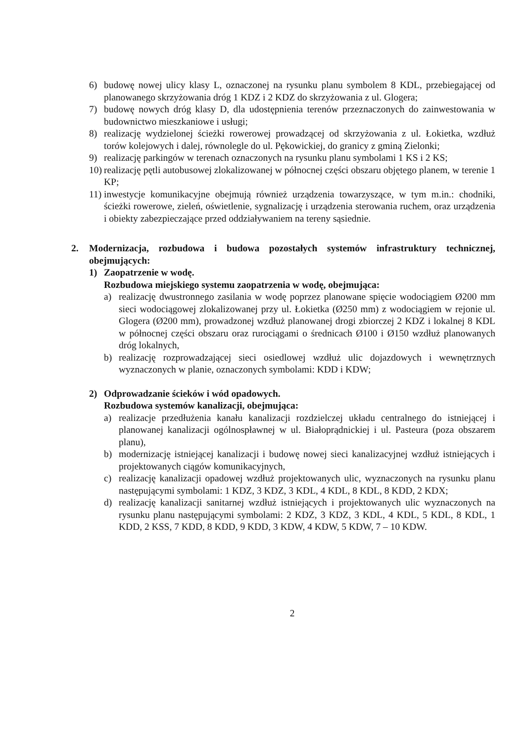6) budowę nowej ulicy klasy L, oznaczonej na rysunku planu symbolem 8 KDL, przebiegającej od planowanego skrzyżowania dróg 1 KDZ i 2 KDZ do skrzyżowania z ul. Glogera;
7) budowę nowych dróg klasy D, dla udostępnienia terenów przeznaczonych do zainwestowania w budownictwo mieszkaniowe i usługi;
8) realizację wydzielonej ścieżki rowerowej prowadzącej od skrzyżowania z ul. Łokietka, wzdłuż torów kolejowych i dalej, równolegle do ul. Pękowickiej, do granicy z gminą Zielonki;
9) realizację parkingów w terenach oznaczonych na rysunku planu symbolami 1 KS i 2 KS;
10) realizację pętli autobusowej zlokalizowanej w północnej części obszaru objętego planem, w terenie 1 KP;
11) inwestycje komunikacyjne obejmują również urządzenia towarzyszące, w tym m.in.: chodniki, ścieżki rowerowe, zieleń, oświetlenie, sygnalizację i urządzenia sterowania ruchem, oraz urządzenia i obiekty zabezpieczające przed oddziaływaniem na tereny sąsiednie.
2. Modernizacja, rozbudowa i budowa pozostałych systemów infrastruktury technicznej, obejmujących:
1) Zaopatrzenie w wodę.
Rozbudowa miejskiego systemu zaopatrzenia w wodę, obejmująca:
a) realizację dwustronnego zasilania w wodę poprzez planowane spięcie wodociągiem Ø200 mm sieci wodociągowej zlokalizowanej przy ul. Łokietka (Ø250 mm) z wodociągiem w rejonie ul. Glogera (Ø200 mm), prowadzonej wzdłuż planowanej drogi zbiorczej 2 KDZ i lokalnej 8 KDL w północnej części obszaru oraz rurociągami o średnicach Ø100 i Ø150 wzdłuż planowanych dróg lokalnych,
b) realizację rozprowadzającej sieci osiedlowej wzdłuż ulic dojazdowych i wewnętrznych wyznaczonych w planie, oznaczonych symbolami: KDD i KDW;
2) Odprowadzanie ścieków i wód opadowych.
Rozbudowa systemów kanalizacji, obejmująca:
a) realizacje przedłużenia kanału kanalizacji rozdzielczej układu centralnego do istniejącej i planowanej kanalizacji ogólnospławnej w ul. Białoprądnickiej i ul. Pasteura (poza obszarem planu),
b) modernizację istniejącej kanalizacji i budowę nowej sieci kanalizacyjnej wzdłuż istniejących i projektowanych ciągów komunikacyjnych,
c) realizację kanalizacji opadowej wzdłuż projektowanych ulic, wyznaczonych na rysunku planu następującymi symbolami: 1 KDZ, 3 KDZ, 3 KDL, 4 KDL, 8 KDL, 8 KDD, 2 KDX;
d) realizację kanalizacji sanitarnej wzdłuż istniejących i projektowanych ulic wyznaczonych na rysunku planu następującymi symbolami: 2 KDZ, 3 KDZ, 3 KDL, 4 KDL, 5 KDL, 8 KDL, 1 KDD, 2 KSS, 7 KDD, 8 KDD, 9 KDD, 3 KDW, 4 KDW, 5 KDW, 7 – 10 KDW.
2